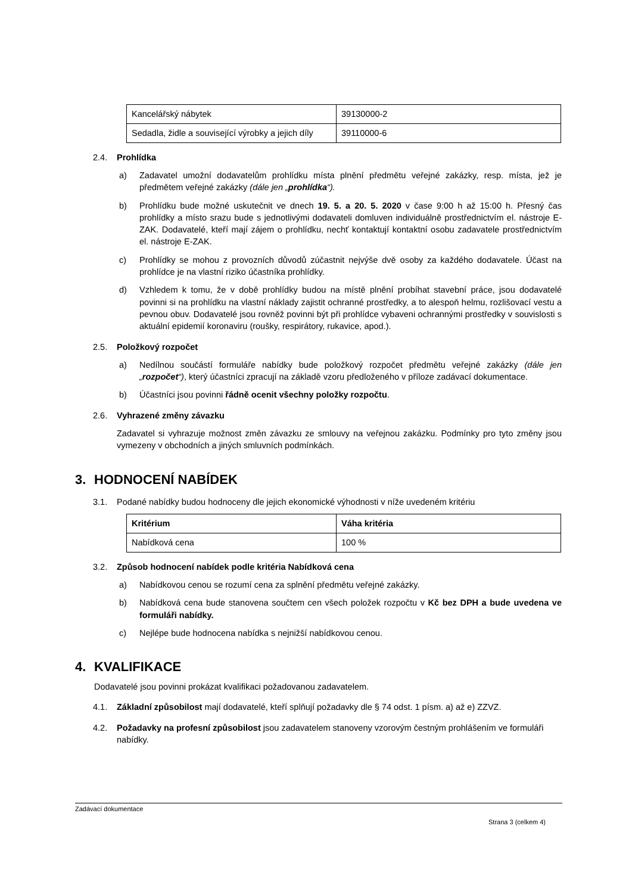| Kancelářský nábytek | 39130000-2 |
| Sedadla, židle a související výrobky a jejich díly | 39110000-6 |
2.4. Prohlídka
a) Zadavatel umožní dodavatelům prohlídku místa plnění předmětu veřejné zakázky, resp. místa, jež je předmětem veřejné zakázky (dále jen „prohlídka“).
b) Prohlídku bude možné uskutečnit ve dnech 19. 5. a 20. 5. 2020 v čase 9:00 h až 15:00 h. Přesný čas prohlídky a místo srazu bude s jednotlivými dodavateli domluven individuálně prostřednictvím el. nástroje E-ZAK. Dodavatelé, kteří mají zájem o prohlídku, nechť kontaktují kontaktní osobu zadavatele prostřednictvím el. nástroje E-ZAK.
c) Prohlídky se mohou z provozních důvodů zúčastnit nejvýše dvě osoby za každého dodavatele. Účast na prohlídce je na vlastní riziko účastníka prohlídky.
d) Vzhledem k tomu, že v době prohlídky budou na místě plnění probíhat stavební práce, jsou dodavatelé povinni si na prohlídku na vlastní náklady zajistit ochranné prostředky, a to alespoň helmu, rozlišovací vestu a pevnou obuv. Dodavatelé jsou rovněž povinni být při prohlídce vybaveni ochrannými prostředky v souvislosti s aktuální epidemií koronaviru (roušky, respirátory, rukavice, apod.).
2.5. Položkový rozpočet
a) Nedílnou součástí formuláře nabídky bude položkový rozpočet předmětu veřejné zakázky (dále jen „rozpočet“), který účastníci zpracují na základě vzoru předloženého v příloze zadávací dokumentace.
b) Účastníci jsou povinni řádně ocenit všechny položky rozpočtu.
2.6. Vyhrazené změny závazku
Zadavatel si vyhrazuje možnost změn závazku ze smlouvy na veřejnou zakázku. Podmínky pro tyto změny jsou vymezeny v obchodních a jiných smluvních podmínkách.
3. HODNOCENÍ NABÍDEK
3.1. Podané nabídky budou hodnoceny dle jejich ekonomické výhodnosti v níže uvedeném kritériu
| Kritérium | Váha kritéria |
| --- | --- |
| Nabídková cena | 100 % |
3.2. Způsob hodnocení nabídek podle kritéria Nabídková cena
a) Nabídkovou cenou se rozumí cena za splnění předmětu veřejné zakázky.
b) Nabídková cena bude stanovena součtem cen všech položek rozpočtu v Kč bez DPH a bude uvedena ve formuláři nabídky.
c) Nejlépe bude hodnocena nabídka s nejnižší nabídkovou cenou.
4. KVALIFIKACE
Dodavatelé jsou povinni prokázat kvalifikaci požadovanou zadavatelem.
4.1. Základní způsobilost mají dodavatelé, kteří splňují požadavky dle § 74 odst. 1 písm. a) až e) ZZVZ.
4.2. Požadavky na profesní způsobilost jsou zadavatelem stanoveny vzorovým čestným prohlášením ve formuláři nabídky.
Zadávací dokumentace
Strana 3 (celkem 4)